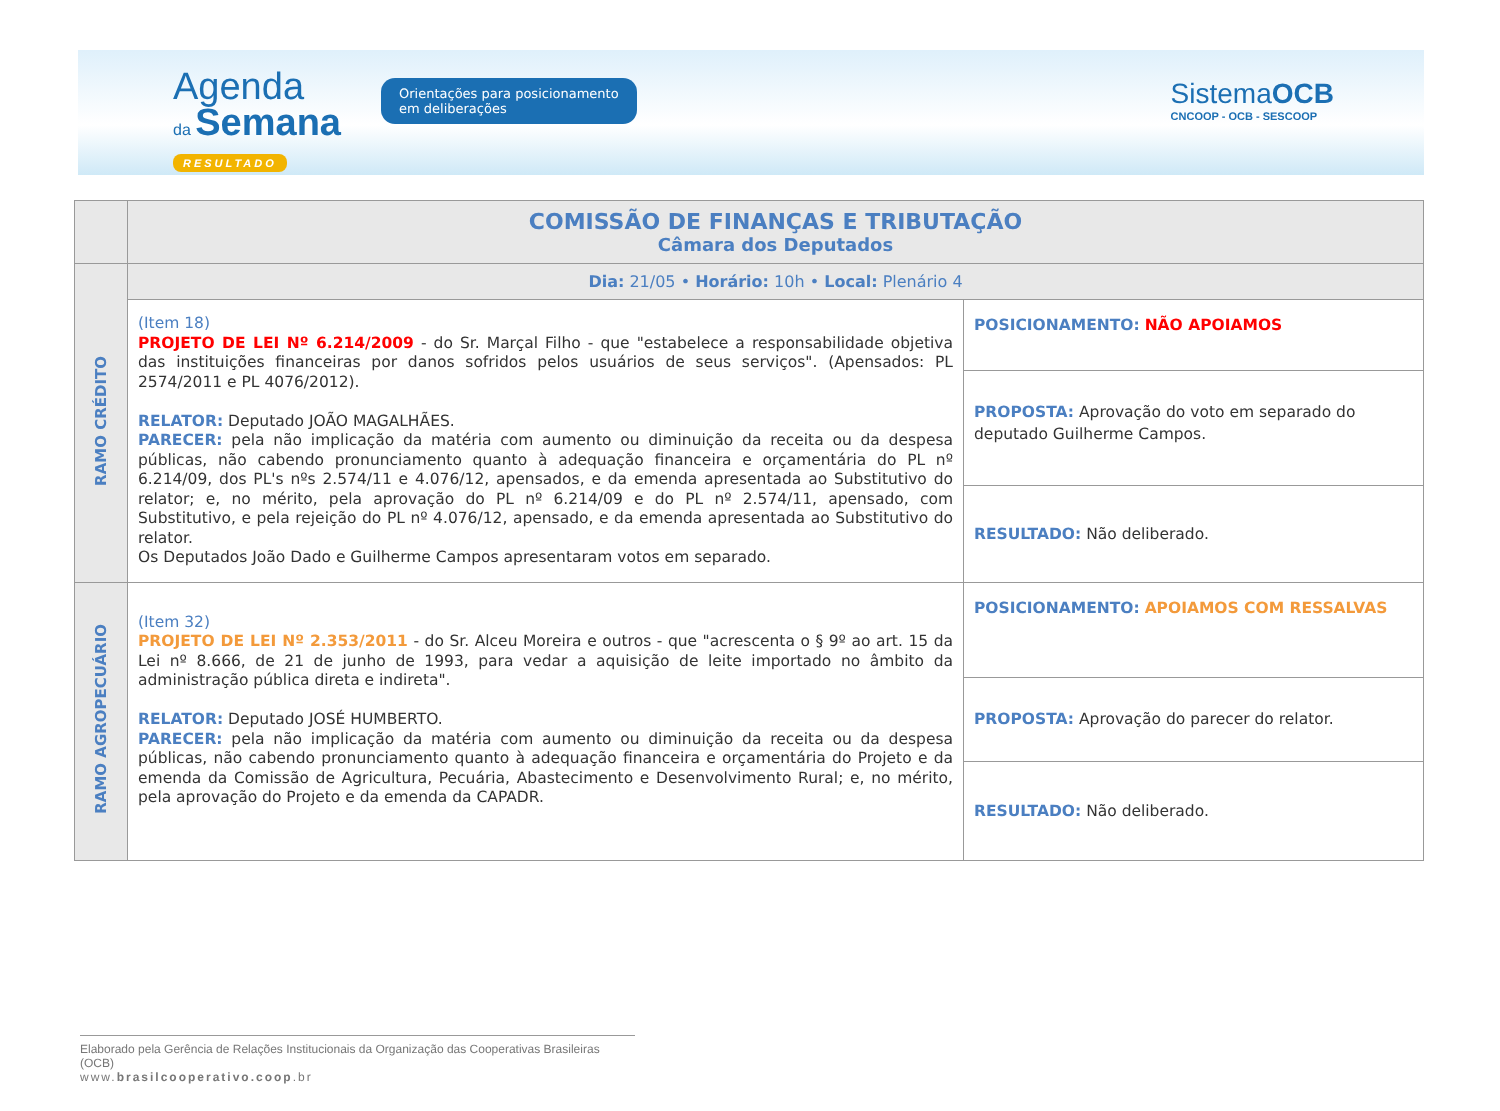Agenda
da Semana
RESULTADO
Orientações para posicionamento em deliberações
SistemaOCB
CNCOOP - OCB - SESCOOP
| | COMISSÃO DE FINANÇAS E TRIBUTAÇÃO Câmara dos Deputados | |
| RAMO CRÉDITO | Dia: 21/05 • Horário: 10h • Local: Plenário 4 | |
| | (Item 18) PROJETO DE LEI Nº 6.214/2009 - do Sr. Marçal Filho - que "estabelece a responsabilidade objetiva das instituições financeiras por danos sofridos pelos usuários de seus serviços". (Apensados: PL 2574/2011 e PL 4076/2012). RELATOR: Deputado JOÃO MAGALHÃES. PARECER: pela não implicação da matéria com aumento ou diminuição da receita ou da despesa públicas, não cabendo pronunciamento quanto à adequação financeira e orçamentária do PL nº 6.214/09, dos PL's nºs 2.574/11 e 4.076/12, apensados, e da emenda apresentada ao Substitutivo do relator; e, no mérito, pela aprovação do PL nº 6.214/09 e do PL nº 2.574/11, apensado, com Substitutivo, e pela rejeição do PL nº 4.076/12, apensado, e da emenda apresentada ao Substitutivo do relator. Os Deputados João Dado e Guilherme Campos apresentaram votos em separado. | POSICIONAMENTO: NÃO APOIAMOS |
| | | PROPOSTA: Aprovação do voto em separado do deputado Guilherme Campos. |
| | | RESULTADO: Não deliberado. |
| RAMO AGROPECUÁRIO | (Item 32) PROJETO DE LEI Nº 2.353/2011 - do Sr. Alceu Moreira e outros - que "acrescenta o § 9º ao art. 15 da Lei nº 8.666, de 21 de junho de 1993, para vedar a aquisição de leite importado no âmbito da administração pública direta e indireta". RELATOR: Deputado JOSÉ HUMBERTO. PARECER: pela não implicação da matéria com aumento ou diminuição da receita ou da despesa públicas, não cabendo pronunciamento quanto à adequação financeira e orçamentária do Projeto e da emenda da Comissão de Agricultura, Pecuária, Abastecimento e Desenvolvimento Rural; e, no mérito, pela aprovação do Projeto e da emenda da CAPADR. | POSICIONAMENTO: APOIAMOS COM RESSALVAS |
| | | PROPOSTA: Aprovação do parecer do relator. |
| | | RESULTADO: Não deliberado. |
Elaborado pela Gerência de Relações Institucionais da Organização das Cooperativas Brasileiras (OCB)
www.brasilcooperativo.coop.br